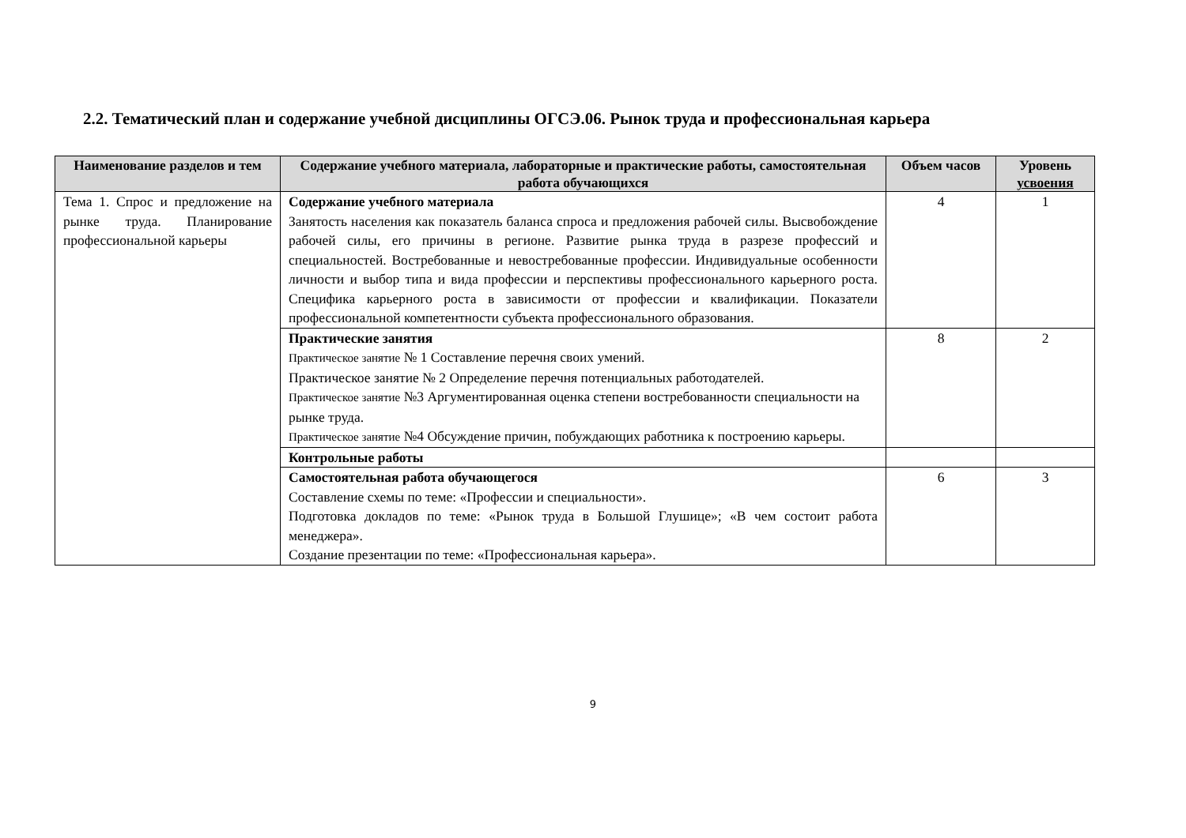2.2. Тематический план и содержание учебной дисциплины ОГСЭ.06. Рынок труда и профессиональная карьера
| Наименование разделов и тем | Содержание учебного материала, лабораторные и практические работы, самостоятельная работа обучающихся | Объем часов | Уровень усвоения |
| --- | --- | --- | --- |
| Тема 1. Спрос и предложение на рынке труда. Планирование профессиональной карьеры | Содержание учебного материала Занятость населения как показатель баланса спроса и предложения рабочей силы. Высвобождение рабочей силы, его причины в регионе. Развитие рынка труда в разрезе профессий и специальностей. Востребованные и невостребованные профессии. Индивидуальные особенности личности и выбор типа и вида профессии и перспективы профессионального карьерного роста. Специфика карьерного роста в зависимости от профессии и квалификации. Показатели профессиональной компетентности субъекта профессионального образования. | 4 | 1 |
| | Практические занятия Практическое занятие № 1 Составление перечня своих умений. Практическое занятие № 2 Определение перечня потенциальных работодателей. Практическое занятие №3 Аргументированная оценка степени востребованности специальности на рынке труда. Практическое занятие №4 Обсуждение причин, побуждающих работника к построению карьеры. | 8 | 2 |
| | Контрольные работы | | |
| | Самостоятельная работа обучающегося Составление схемы по теме: «Профессии и специальности». Подготовка докладов по теме: «Рынок труда в Большой Глушице»; «В чем состоит работа менеджера». Создание презентации по теме: «Профессиональная карьера». | 6 | 3 |
9